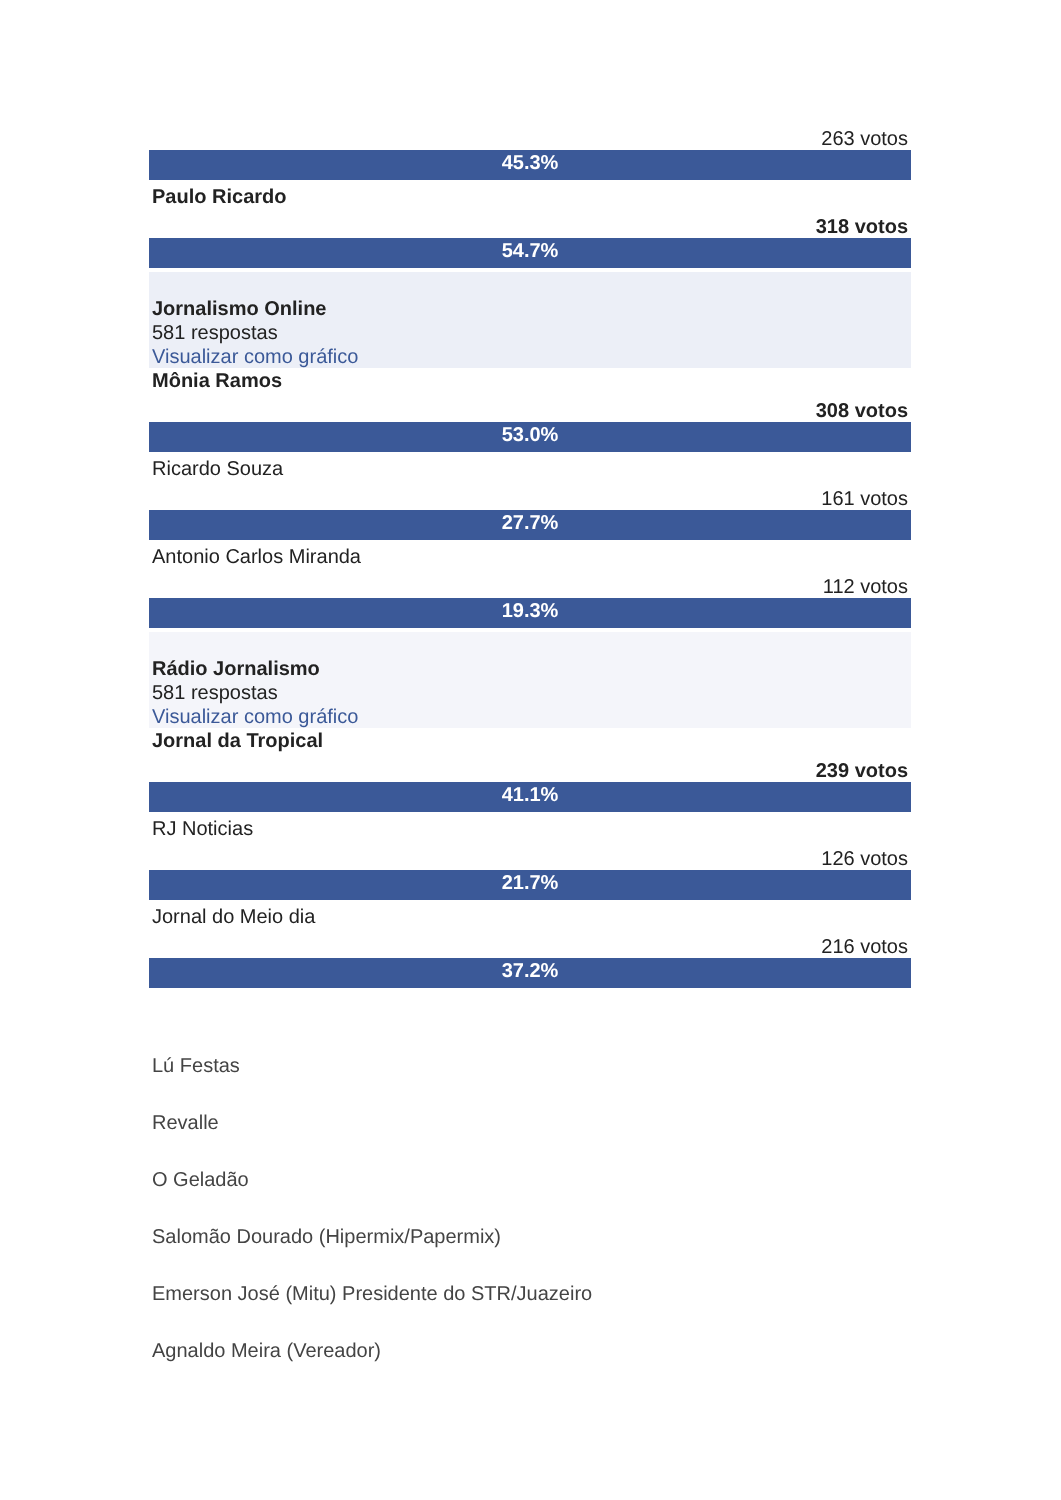263 votos
45.3%
Paulo Ricardo
318 votos
54.7%
Jornalismo Online
581 respostas
Visualizar como gráfico
Mônia Ramos
308 votos
53.0%
Ricardo Souza
161 votos
27.7%
Antonio Carlos Miranda
112 votos
19.3%
Rádio Jornalismo
581 respostas
Visualizar como gráfico
Jornal da Tropical
239 votos
41.1%
RJ Noticias
126 votos
21.7%
Jornal do Meio dia
216 votos
37.2%
Lú Festas
Revalle
O Geladão
Salomão Dourado (Hipermix/Papermix)
Emerson José (Mitu) Presidente do STR/Juazeiro
Agnaldo Meira (Vereador)